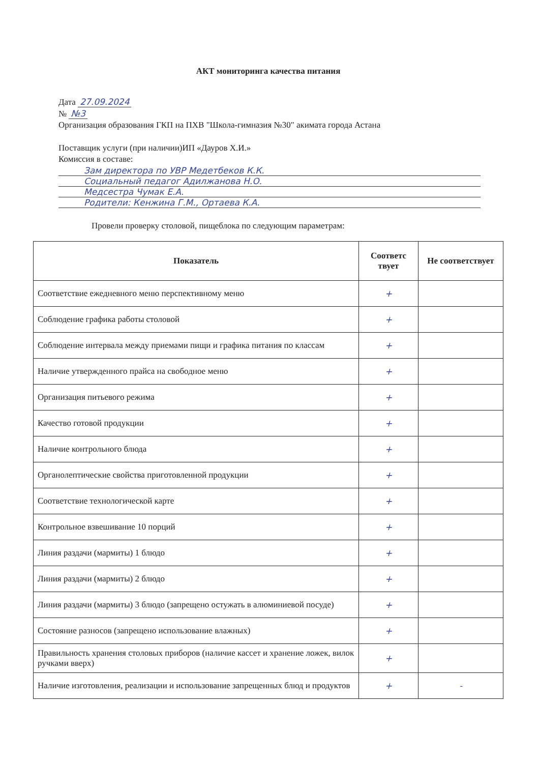АКТ мониторинга качества питания
Дата 27.09.2024
№ №3
Организация образования ГКП на ПХВ "Школа-гимназия №30" акимата города Астана
Поставщик услуги (при наличии)ИП «Дауров Х.И.»
Комиссия в составе:
Зам директора по УВР Медетбеков К.К.
Социальный педагог Адилжанова Н.О.
Медсестра Чумак Е.А.
Родители: Кенжина Г.М., Ортаева К.А.
Провели проверку столовой, пищеблока по следующим параметрам:
| Показатель | Соответс твует | Не соответствует |
| --- | --- | --- |
| Соответствие ежедневного меню перспективному меню | + | |
| Соблюдение графика работы столовой | + | |
| Соблюдение интервала между приемами пищи и графика питания по классам | + | |
| Наличие утвержденного прайса на свободное меню | + | |
| Организация питьевого режима | + | |
| Качество готовой продукции | + | |
| Наличие контрольного блюда | + | |
| Органолептические свойства приготовленной продукции | + | |
| Соответствие технологической карте | + | |
| Контрольное взвешивание 10 порций | + | |
| Линия раздачи (мармиты) 1 блюдо | + | |
| Линия раздачи (мармиты) 2 блюдо | + | |
| Линия раздачи (мармиты) 3 блюдо (запрещено остужать в алюминиевой посуде) | + | |
| Состояние разносов (запрещено использование влажных) | + | |
| Правильность хранения столовых приборов (наличие кассет и хранение ложек, вилок ручками вверх) | + | |
| Наличие изготовления, реализации и использование запрещенных блюд и продуктов | + | - |